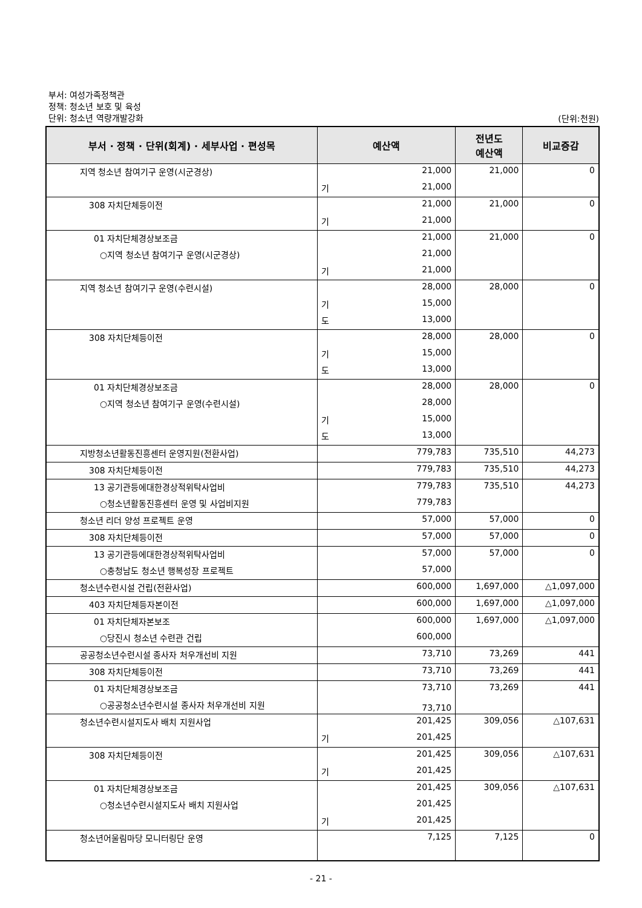부서: 여성가족정책관
정책: 청소년 보호 및 육성
단위: 청소년 역량개발강화
(단위:천원)
| 부서 · 정책 · 단위(회계) · 세부사업 · 편성목 | 예산액 | 전년도 예산액 | 비교증감 |
| --- | --- | --- | --- |
| 지역 청소년 참여기구 운영(시군경상) | 21,000 | 21,000 | 0 |
| | 기 21,000 | | |
| 308 자치단체등이전 | 21,000 | 21,000 | 0 |
| | 기 21,000 | | |
| 01 자치단체경상보조금 | 21,000 | 21,000 | 0 |
| ○지역 청소년 참여기구 운영(시군경상) | 21,000 | | |
| | 기 21,000 | | |
| 지역 청소년 참여기구 운영(수련시설) | 28,000 | 28,000 | 0 |
| | 기 15,000 | | |
| | 도 13,000 | | |
| 308 자치단체등이전 | 28,000 | 28,000 | 0 |
| | 기 15,000 | | |
| | 도 13,000 | | |
| 01 자치단체경상보조금 | 28,000 | 28,000 | 0 |
| ○지역 청소년 참여기구 운영(수련시설) | 28,000 | | |
| | 기 15,000 | | |
| | 도 13,000 | | |
| 지방청소년활동진흥센터 운영지원(전환사업) | 779,783 | 735,510 | 44,273 |
| 308 자치단체등이전 | 779,783 | 735,510 | 44,273 |
| 13 공기관등에대한경상적위탁사업비 | 779,783 | 735,510 | 44,273 |
| ○청소년활동진흥센터 운영 및 사업비지원 | 779,783 | | |
| 청소년 리더 양성 프로젝트 운영 | 57,000 | 57,000 | 0 |
| 308 자치단체등이전 | 57,000 | 57,000 | 0 |
| 13 공기관등에대한경상적위탁사업비 | 57,000 | 57,000 | 0 |
| ○충청남도 청소년 행복성장 프로젝트 | 57,000 | | |
| 청소년수련시설 건립(전환사업) | 600,000 | 1,697,000 | △1,097,000 |
| 403 자치단체등자본이전 | 600,000 | 1,697,000 | △1,097,000 |
| 01 자치단체자본보조 | 600,000 | 1,697,000 | △1,097,000 |
| ○당진시 청소년 수련관 건립 | 600,000 | | |
| 공공청소년수련시설 종사자 처우개선비 지원 | 73,710 | 73,269 | 441 |
| 308 자치단체등이전 | 73,710 | 73,269 | 441 |
| 01 자치단체경상보조금 | 73,710 | 73,269 | 441 |
| ○공공청소년수련시설 종사자 처우개선비 지원 | 73,710 | | |
| 청소년수련시설지도사 배치 지원사업 | 201,425 | 309,056 | △107,631 |
| | 기 201,425 | | |
| 308 자치단체등이전 | 201,425 | 309,056 | △107,631 |
| | 기 201,425 | | |
| 01 자치단체경상보조금 | 201,425 | 309,056 | △107,631 |
| ○청소년수련시설지도사 배치 지원사업 | 201,425 | | |
| | 기 201,425 | | |
| 청소년어울림마당 모니터링단 운영 | 7,125 | 7,125 | 0 |
- 21 -